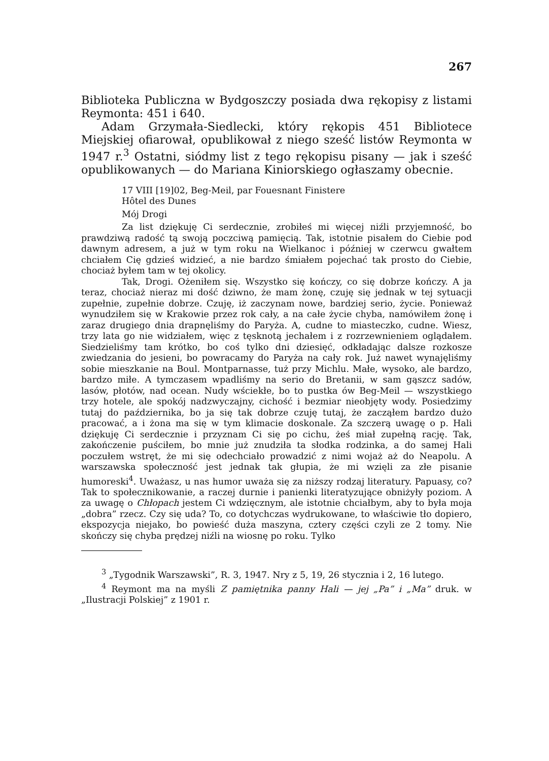267
Biblioteka Publiczna w Bydgoszczy posiada dwa rękopisy z listami Reymonta: 451 i 640.
Adam Grzymała-Siedlecki, który rękopis 451 Bibliotece Miejskiej ofiarował, opublikował z niego sześć listów Reymonta w 1947 r.<sup>3</sup> Ostatni, siódmy list z tego rękopisu pisany — jak i sześć opublikowanych — do Mariana Kiniorskiego ogłaszamy obecnie.
17 VIII [19]02, Beg-Meil, par Fouesnant Finistere
Hôtel des Dunes
Mój Drogi
Za list dziękuję Ci serdecznie, zrobiłeś mi więcej niźli przyjemność, bo prawdziwą radość tą swoją poczciwą pamięcią. Tak, istotnie pisałem do Ciebie pod dawnym adresem, a już w tym roku na Wielkanoc i później w czerwcu gwałtem chciałem Cię gdzieś widzieć, a nie bardzo śmiałem pojechać tak prosto do Ciebie, chociaż byłem tam w tej okolicy.
Tak, Drogi. Ożeniłem się. Wszystko się kończy, co się dobrze kończy. A ja teraz, chociaż nieraz mi dość dziwno, że mam żonę, czuję się jednak w tej sytuacji zupełnie, zupełnie dobrze. Czuję, iż zaczynam nowe, bardziej serio, życie. Ponieważ wynudziłem się w Krakowie przez rok cały, a na całe życie chyba, namówiłem żonę i zaraz drugiego dnia drapnęliśmy do Paryża. A, cudne to miasteczko, cudne. Wiesz, trzy lata go nie widziałem, więc z tęsknotą jechałem i z rozrzewnieniem oglądałem. Siedzieliśmy tam krótko, bo coś tylko dni dziesięć, odkładając dalsze rozkosze zwiedzania do jesieni, bo powracamy do Paryża na cały rok. Już nawet wynajęliśmy sobie mieszkanie na Boul. Montparnasse, tuż przy Michlu. Małe, wysoko, ale bardzo, bardzo miłe. A tymczasem wpadliśmy na serio do Bretanii, w sam gąszcz sadów, lasów, płotów, nad ocean. Nudy wściekłe, bo to pustka ów Beg-Meil — wszystkiego trzy hotele, ale spokój nadzwyczajny, cichość i bezmiar nieobjęty wody. Posiedzimy tutaj do października, bo ja się tak dobrze czuję tutaj, że zacząłem bardzo dużo pracować, a i żona ma się w tym klimacie doskonale. Za szczerą uwagę o p. Hali dziękuję Ci serdecznie i przyznam Ci się po cichu, żeś miał zupełną rację. Tak, zakończenie puściłem, bo mnie już znudziła ta słodka rodzinka, a do samej Hali poczułem wstręt, że mi się odechciało prowadzić z nimi wojaż aż do Neapolu. A warszawska społeczność jest jednak tak głupia, że mi wzięli za złe pisanie humoreski<sup>4</sup>. Uważasz, u nas humor uważa się za niższy rodzaj literatury. Papuasy, co? Tak to społecznikowanie, a raczej durnie i panienki literatyzujące obniżyły poziom. A za uwagę o Chłopach jestem Ci wdzięcznym, ale istotnie chciałbym, aby to była moja „dobra” rzecz. Czy się uda? To, co dotychczas wydrukowane, to właściwie tło dopiero, ekspozycja niejako, bo powieść duża maszyna, cztery części czyli ze 2 tomy. Nie skończy się chyba prędzej niźli na wiosnę po roku. Tylko
<sup>3</sup> „Tygodnik Warszawski”, R. 3, 1947. Nry z 5, 19, 26 stycznia i 2, 16 lutego.
<sup>4</sup> Reymont ma na myśli Z pamiętnika panny Hali — jej „Pa” i „Ma” druk. w „Ilustracji Polskiej” z 1901 r.